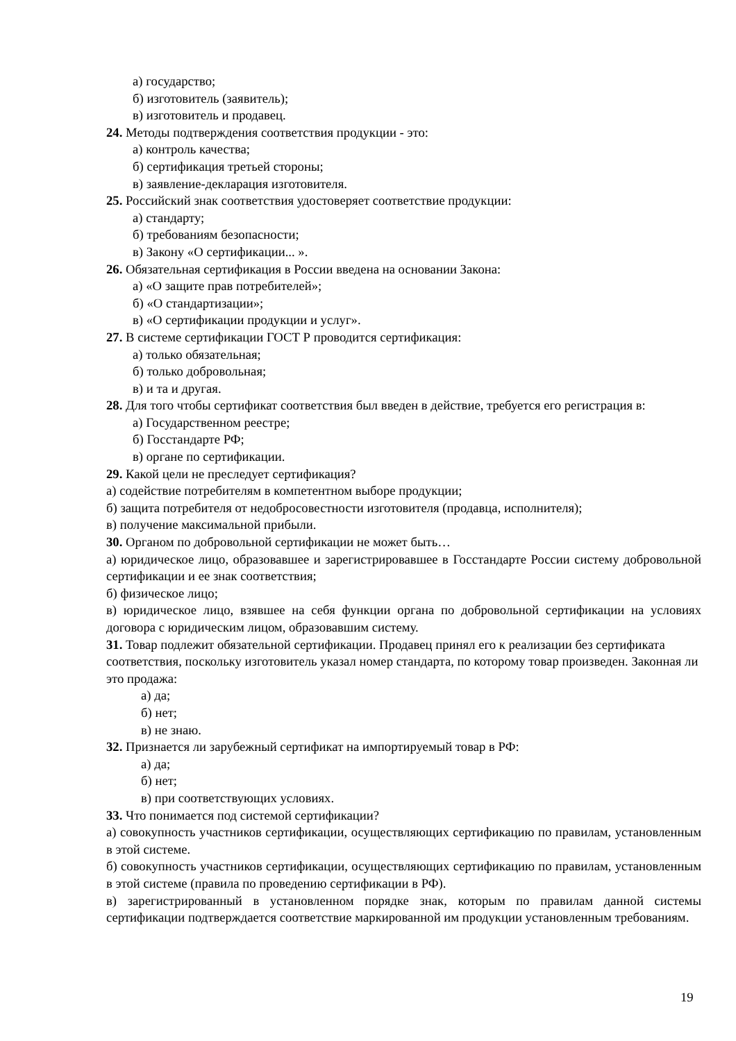а) государство;
б) изготовитель (заявитель);
в) изготовитель и продавец.
24. Методы подтверждения соответствия продукции - это:
а) контроль качества;
б) сертификация третьей стороны;
в) заявление-декларация изготовителя.
25. Российский знак соответствия удостоверяет соответствие продукции:
а) стандарту;
б) требованиям безопасности;
в) Закону «О сертификации... ».
26. Обязательная сертификация в России введена на основании Закона:
а) «О защите прав потребителей»;
б) «О стандартизации»;
в) «О сертификации продукции и услуг».
27. В системе сертификации ГОСТ Р проводится сертификация:
а) только обязательная;
б) только добровольная;
в) и та и другая.
28. Для того чтобы сертификат соответствия был введен в действие, требуется его регистрация в:
а) Государственном реестре;
б) Госстандарте РФ;
в) органе по сертификации.
29. Какой цели не преследует сертификация?
а) содействие потребителям в компетентном выборе продукции;
б) защита потребителя от недобросовестности изготовителя (продавца, исполнителя);
в) получение максимальной прибыли.
30. Органом по добровольной сертификации не может быть…
а) юридическое лицо, образовавшее и зарегистрировавшее в Госстандарте России систему добровольной сертификации и ее знак соответствия;
б) физическое лицо;
в) юридическое лицо, взявшее на себя функции органа по добровольной сертификации на условиях договора с юридическим лицом, образовавшим систему.
31. Товар подлежит обязательной сертификации. Продавец принял его к реализации без сертификата соответствия, поскольку изготовитель указал номер стандарта, по которому товар произведен. Законная ли это продажа:
а) да;
б) нет;
в) не знаю.
32. Признается ли зарубежный сертификат на импортируемый товар в РФ:
а) да;
б) нет;
в) при соответствующих условиях.
33. Что понимается под системой сертификации?
а) совокупность участников сертификации, осуществляющих сертификацию по правилам, установленным в этой системе.
б) совокупность участников сертификации, осуществляющих сертификацию по правилам, установленным в этой системе (правила по проведению сертификации в РФ).
в) зарегистрированный в установленном порядке знак, которым по правилам данной системы сертификации подтверждается соответствие маркированной им продукции установленным требованиям.
19